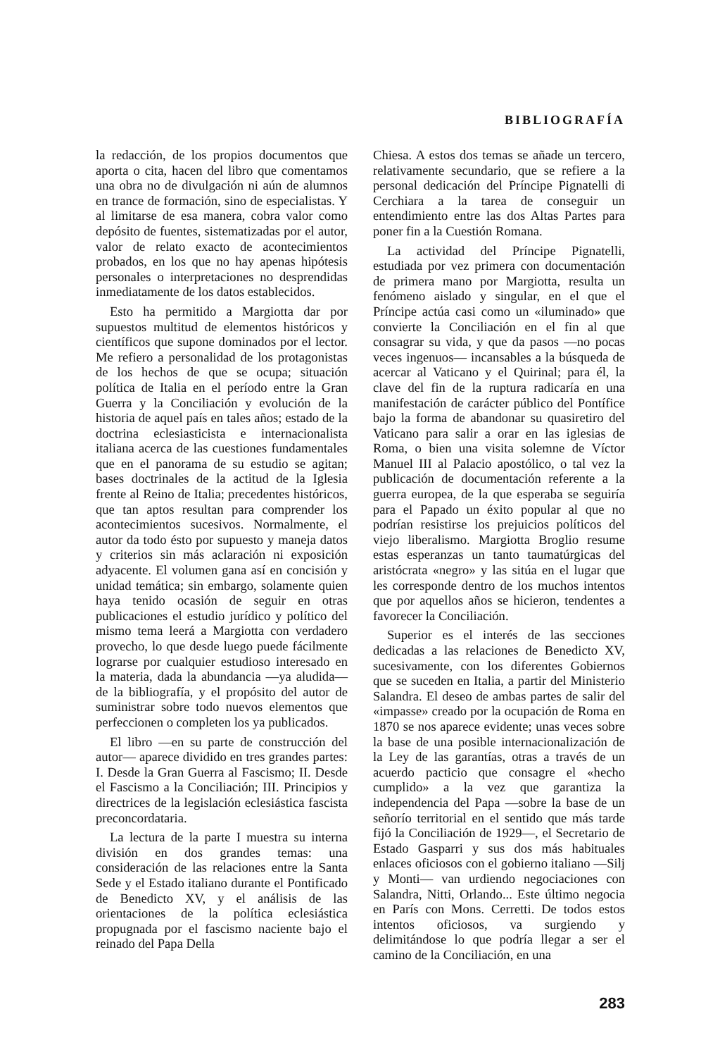BIBLIOGRAFÍA
la redacción, de los propios documentos que aporta o cita, hacen del libro que comentamos una obra no de divulgación ni aún de alumnos en trance de formación, sino de especialistas. Y al limitarse de esa manera, cobra valor como depósito de fuentes, sistematizadas por el autor, valor de relato exacto de acontecimientos probados, en los que no hay apenas hipótesis personales o interpretaciones no desprendidas inmediatamente de los datos establecidos.
Esto ha permitido a Margiotta dar por supuestos multitud de elementos históricos y científicos que supone dominados por el lector. Me refiero a personalidad de los protagonistas de los hechos de que se ocupa; situación política de Italia en el período entre la Gran Guerra y la Conciliación y evolución de la historia de aquel país en tales años; estado de la doctrina eclesiasticista e internacionalista italiana acerca de las cuestiones fundamentales que en el panorama de su estudio se agitan; bases doctrinales de la actitud de la Iglesia frente al Reino de Italia; precedentes históricos, que tan aptos resultan para comprender los acontecimientos sucesivos. Normalmente, el autor da todo ésto por supuesto y maneja datos y criterios sin más aclaración ni exposición adyacente. El volumen gana así en concisión y unidad temática; sin embargo, solamente quien haya tenido ocasión de seguir en otras publicaciones el estudio jurídico y político del mismo tema leerá a Margiotta con verdadero provecho, lo que desde luego puede fácilmente lograrse por cualquier estudioso interesado en la materia, dada la abundancia —ya aludida— de la bibliografía, y el propósito del autor de suministrar sobre todo nuevos elementos que perfeccionen o completen los ya publicados.
El libro —en su parte de construcción del autor— aparece dividido en tres grandes partes: I. Desde la Gran Guerra al Fascismo; II. Desde el Fascismo a la Conciliación; III. Principios y directrices de la legislación eclesiástica fascista preconcordataria.
La lectura de la parte I muestra su interna división en dos grandes temas: una consideración de las relaciones entre la Santa Sede y el Estado italiano durante el Pontificado de Benedicto XV, y el análisis de las orientaciones de la política eclesiástica propugnada por el fascismo naciente bajo el reinado del Papa Della
Chiesa. A estos dos temas se añade un tercero, relativamente secundario, que se refiere a la personal dedicación del Príncipe Pignatelli di Cerchiara a la tarea de conseguir un entendimiento entre las dos Altas Partes para poner fin a la Cuestión Romana.
La actividad del Príncipe Pignatelli, estudiada por vez primera con documentación de primera mano por Margiotta, resulta un fenómeno aislado y singular, en el que el Príncipe actúa casi como un «iluminado» que convierte la Conciliación en el fin al que consagrar su vida, y que da pasos —no pocas veces ingenuos— incansables a la búsqueda de acercar al Vaticano y el Quirinal; para él, la clave del fin de la ruptura radicaría en una manifestación de carácter público del Pontífice bajo la forma de abandonar su quasiretiro del Vaticano para salir a orar en las iglesias de Roma, o bien una visita solemne de Víctor Manuel III al Palacio apostólico, o tal vez la publicación de documentación referente a la guerra europea, de la que esperaba se seguiría para el Papado un éxito popular al que no podrían resistirse los prejuicios políticos del viejo liberalismo. Margiotta Broglio resume estas esperanzas un tanto taumatúrgicas del aristócrata «negro» y las sitúa en el lugar que les corresponde dentro de los muchos intentos que por aquellos años se hicieron, tendentes a favorecer la Conciliación.
Superior es el interés de las secciones dedicadas a las relaciones de Benedicto XV, sucesivamente, con los diferentes Gobiernos que se suceden en Italia, a partir del Ministerio Salandra. El deseo de ambas partes de salir del «impasse» creado por la ocupación de Roma en 1870 se nos aparece evidente; unas veces sobre la base de una posible internacionalización de la Ley de las garantías, otras a través de un acuerdo pacticio que consagre el «hecho cumplido» a la vez que garantiza la independencia del Papa —sobre la base de un señorío territorial en el sentido que más tarde fijó la Conciliación de 1929—, el Secretario de Estado Gasparri y sus dos más habituales enlaces oficiosos con el gobierno italiano —Silj y Monti— van urdiendo negociaciones con Salandra, Nitti, Orlando... Este último negocia en París con Mons. Cerretti. De todos estos intentos oficiosos, va surgiendo y delimitándose lo que podría llegar a ser el camino de la Conciliación, en una
283